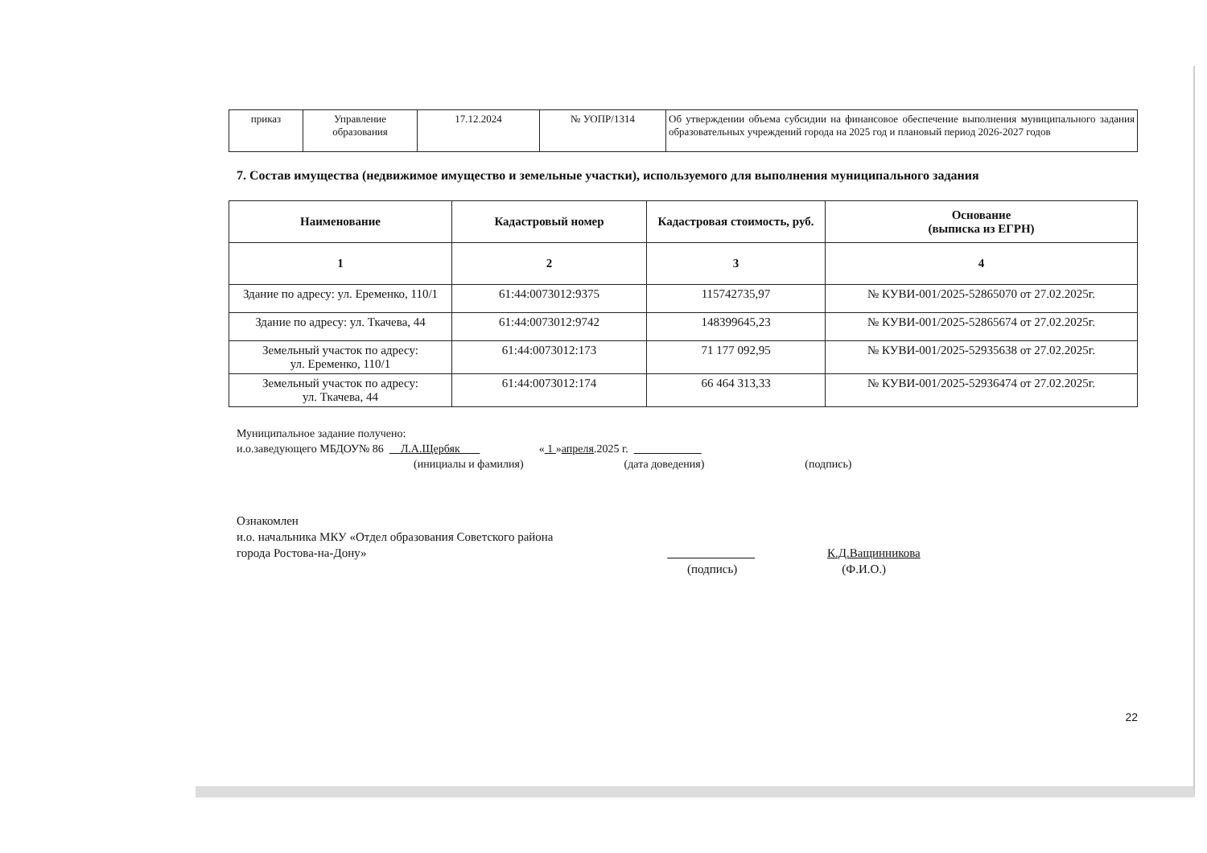| приказ | Управление образования | 17.12.2024 | № УОПР/1314 | Об утверждении объема субсидии на финансовое обеспечение выполнения муниципального задания образовательных учреждений города на 2025 год и плановый период 2026-2027 годов |
7. Состав имущества (недвижимое имущество и земельные участки), используемого для выполнения муниципального задания
| Наименование | Кадастровый номер | Кадастровая стоимость, руб. | Основание (выписка из ЕГРН) |
| --- | --- | --- | --- |
| 1 | 2 | 3 | 4 |
| Здание по адресу: ул. Еременко, 110/1 | 61:44:0073012:9375 | 115742735,97 | № КУВИ-001/2025-52865070 от 27.02.2025г. |
| Здание по адресу: ул. Ткачева, 44 | 61:44:0073012:9742 | 148399645,23 | № КУВИ-001/2025-52865674 от 27.02.2025г. |
| Земельный участок по адресу: ул. Еременко, 110/1 | 61:44:0073012:173 | 71 177 092,95 | № КУВИ-001/2025-52935638 от 27.02.2025г. |
| Земельный участок по адресу: ул. Ткачева, 44 | 61:44:0073012:174 | 66 464 313,33 | № КУВИ-001/2025-52936474 от 27.02.2025г. |
Муниципальное задание получено:
и.о.заведующего МБДОУ№ 86 Л.А.Щербяк « 1 »апреля.2025 г.
(инициалы и фамилия) (дата доведения) (подпись)
Ознакомлен
и.о. начальника МКУ «Отдел образования Советского района
города Ростова-на-Дону» К.Д.Ващинникова
(подпись) (Ф.И.О.)
22